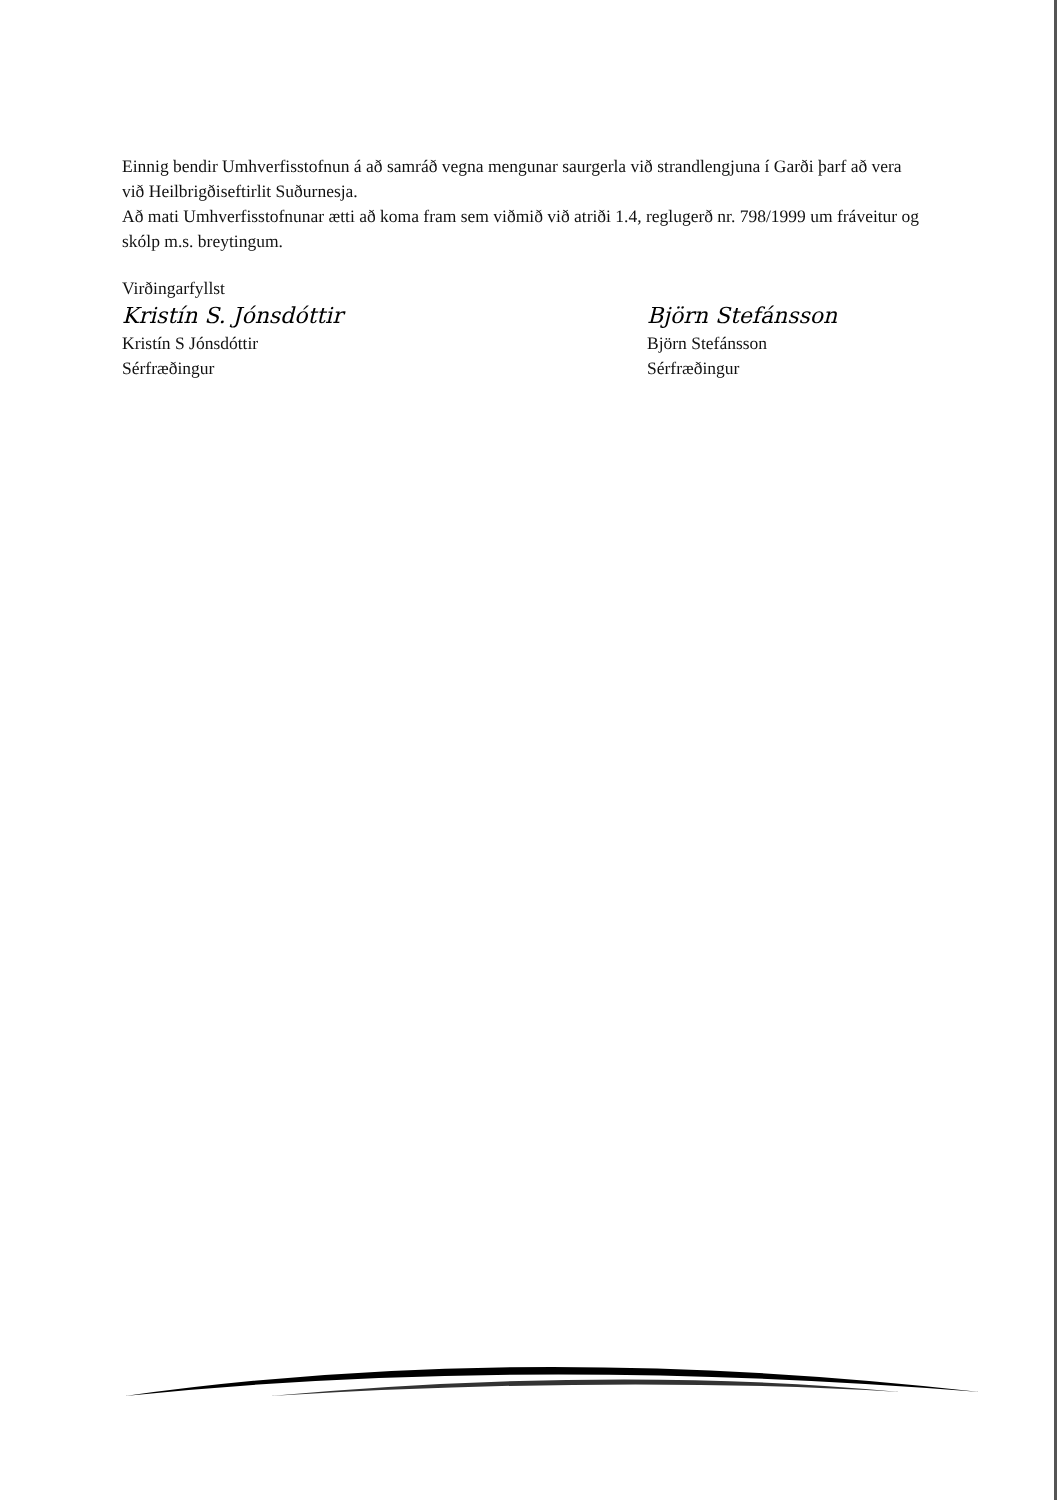Einnig bendir Umhverfisstofnun á að samráð vegna mengunar saurgerla við strandlengjuna í Garði þarf að vera við Heilbrigðiseftirlit Suðurnesja.
Að mati Umhverfisstofnunar ætti að koma fram sem viðmið við atriði 1.4, reglugerð nr. 798/1999 um fráveitur og skólp m.s. breytingum.
Virðingarfyllst
Kristín S. Jónsdóttir
Kristín S Jónsdóttir
Sérfræðingur
Björn Stefánsson
Björn Stefánsson
Sérfræðingur